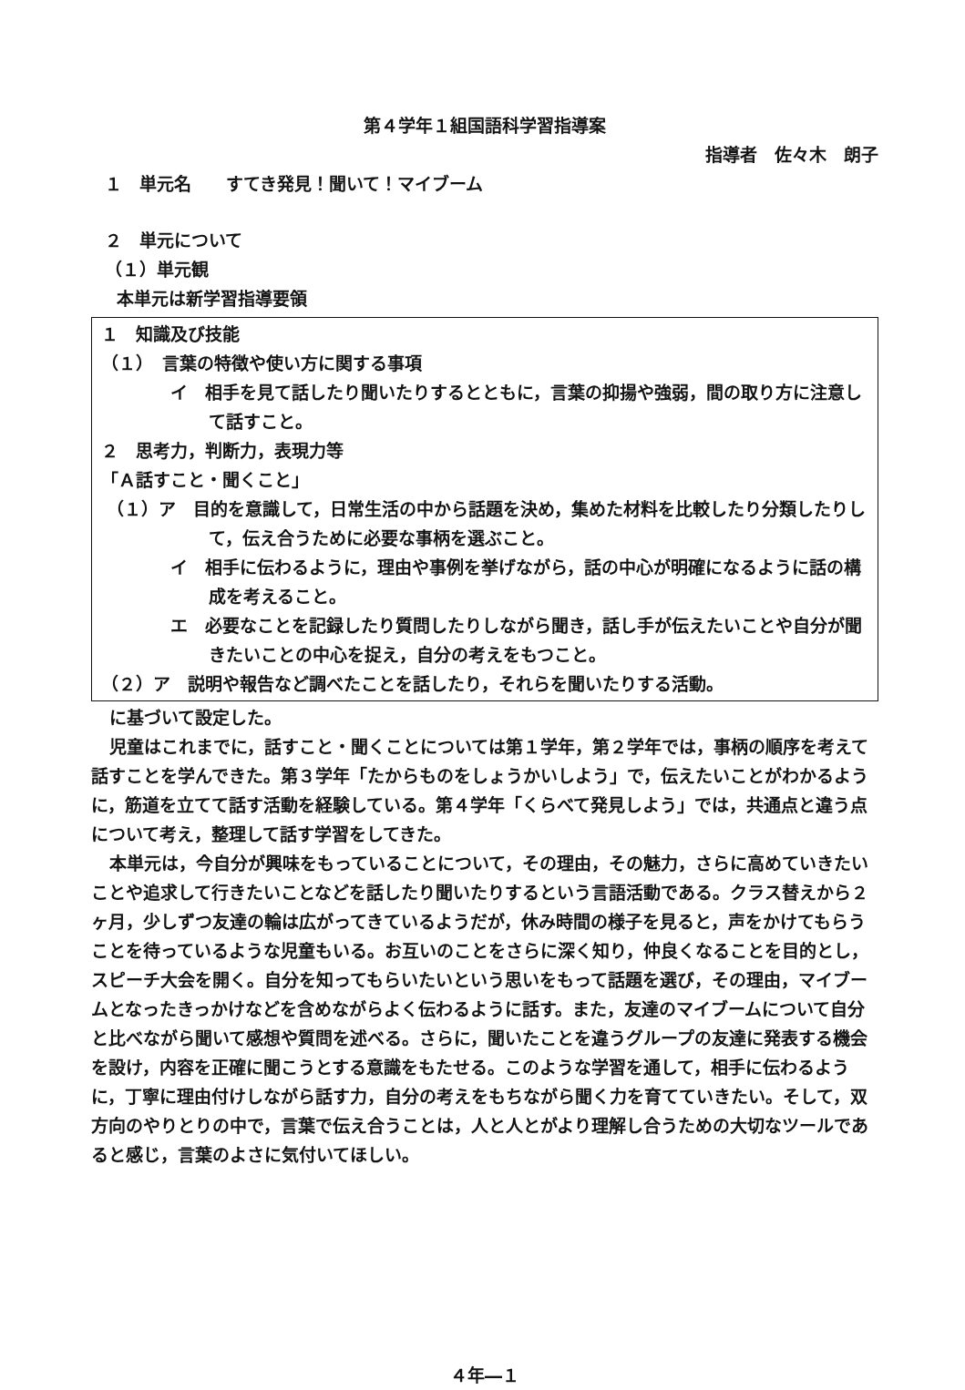第４学年１組国語科学習指導案
指導者　佐々木　朗子
１　単元名　　すてき発見！聞いて！マイブーム
２　単元について
（１）単元観
本単元は新学習指導要領
１　知識及び技能
（１）　言葉の特徴や使い方に関する事項
イ　相手を見て話したり聞いたりするとともに，言葉の抑揚や強弱，間の取り方に注意して話すこと。
２　思考力，判断力，表現力等
「Ａ話すこと・聞くこと」
（１）ア　目的を意識して，日常生活の中から話題を決め，集めた材料を比較したり分類したりして，伝え合うために必要な事柄を選ぶこと。
イ　相手に伝わるように，理由や事例を挙げながら，話の中心が明確になるように話の構成を考えること。
エ　必要なことを記録したり質問したりしながら聞き，話し手が伝えたいことや自分が聞きたいことの中心を捉え，自分の考えをもつこと。
（２）ア　説明や報告など調べたことを話したり，それらを聞いたりする活動。
に基づいて設定した。
児童はこれまでに，話すこと・聞くことについては第１学年，第２学年では，事柄の順序を考えて話すことを学んできた。第３学年「たからものをしょうかいしよう」で，伝えたいことがわかるように，筋道を立てて話す活動を経験している。第４学年「くらべて発見しよう」では，共通点と違う点について考え，整理して話す学習をしてきた。
本単元は，今自分が興味をもっていることについて，その理由，その魅力，さらに高めていきたいことや追求して行きたいことなどを話したり聞いたりするという言語活動である。クラス替えから２ヶ月，少しずつ友達の輪は広がってきているようだが，休み時間の様子を見ると，声をかけてもらうことを待っているような児童もいる。お互いのことをさらに深く知り，仲良くなることを目的とし，スピーチ大会を開く。自分を知ってもらいたいという思いをもって話題を選び，その理由，マイブームとなったきっかけなどを含めながらよく伝わるように話す。また，友達のマイブームについて自分と比べながら聞いて感想や質問を述べる。さらに，聞いたことを違うグループの友達に発表する機会を設け，内容を正確に聞こうとする意識をもたせる。このような学習を通して，相手に伝わるように，丁寧に理由付けしながら話す力，自分の考えをもちながら聞く力を育てていきたい。そして，双方向のやりとりの中で，言葉で伝え合うことは，人と人とがより理解し合うための大切なツールであると感じ，言葉のよさに気付いてほしい。
４年―１